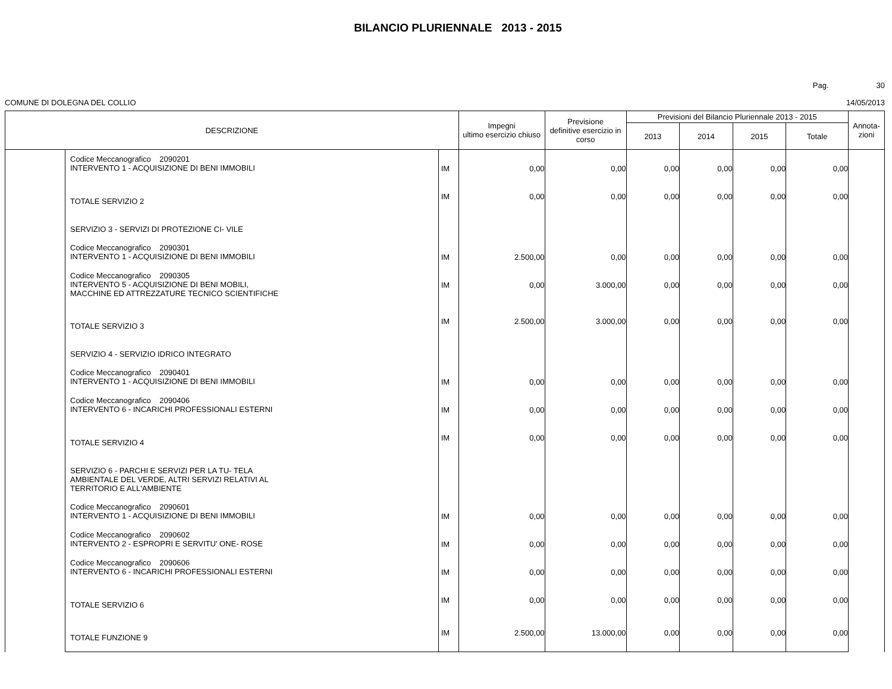BILANCIO PLURIENNALE 2013 - 2015
Pag. 30
COMUNE DI DOLEGNA DEL COLLIO 14/05/2013
| DESCRIZIONE | | | Impegni ultimo esercizio chiuso | Previsione definitive esercizio in corso | Previsioni del Bilancio Pluriennale 2013 - 2015 | | | | Annota- zioni |
| --- | --- | --- | --- | --- | --- | --- | --- | --- | --- |
| | | | | | 2013 | 2014 | 2015 | Totale | |
| | Codice Meccanografico 2090201 INTERVENTO 1 - ACQUISIZIONE DI BENI IMMOBILI | IM | 0,00 | 0,00 | 0,00 | 0,00 | 0,00 | 0,00 | |
| | TOTALE SERVIZIO 2 | IM | 0,00 | 0,00 | 0,00 | 0,00 | 0,00 | 0,00 | |
| | SERVIZIO 3 - SERVIZI DI PROTEZIONE CI- VILE | | | | | | | | |
| | Codice Meccanografico 2090301 INTERVENTO 1 - ACQUISIZIONE DI BENI IMMOBILI | IM | 2.500,00 | 0,00 | 0,00 | 0,00 | 0,00 | 0,00 | |
| | Codice Meccanografico 2090305 INTERVENTO 5 - ACQUISIZIONE DI BENI MOBILI, MACCHINE ED ATTREZZATURE TECNICO SCIENTIFICHE | IM | 0,00 | 3.000,00 | 0,00 | 0,00 | 0,00 | 0,00 | |
| | TOTALE SERVIZIO 3 | IM | 2.500,00 | 3.000,00 | 0,00 | 0,00 | 0,00 | 0,00 | |
| | SERVIZIO 4 - SERVIZIO IDRICO INTEGRATO | | | | | | | | |
| | Codice Meccanografico 2090401 INTERVENTO 1 - ACQUISIZIONE DI BENI IMMOBILI | IM | 0,00 | 0,00 | 0,00 | 0,00 | 0,00 | 0,00 | |
| | Codice Meccanografico 2090406 INTERVENTO 6 - INCARICHI PROFESSIONALI ESTERNI | IM | 0,00 | 0,00 | 0,00 | 0,00 | 0,00 | 0,00 | |
| | TOTALE SERVIZIO 4 | IM | 0,00 | 0,00 | 0,00 | 0,00 | 0,00 | 0,00 | |
| | SERVIZIO 6 - PARCHI E SERVIZI PER LA TU- TELA AMBIENTALE DEL VERDE, ALTRI SERVIZI RELATIVI AL TERRITORIO E ALL'AMBIENTE | | | | | | | | |
| | Codice Meccanografico 2090601 INTERVENTO 1 - ACQUISIZIONE DI BENI IMMOBILI | IM | 0,00 | 0,00 | 0,00 | 0,00 | 0,00 | 0,00 | |
| | Codice Meccanografico 2090602 INTERVENTO 2 - ESPROPRI E SERVITU' ONE- ROSE | IM | 0,00 | 0,00 | 0,00 | 0,00 | 0,00 | 0,00 | |
| | Codice Meccanografico 2090606 INTERVENTO 6 - INCARICHI PROFESSIONALI ESTERNI | IM | 0,00 | 0,00 | 0,00 | 0,00 | 0,00 | 0,00 | |
| | TOTALE SERVIZIO 6 | IM | 0,00 | 0,00 | 0,00 | 0,00 | 0,00 | 0,00 | |
| | TOTALE FUNZIONE 9 | IM | 2.500,00 | 13.000,00 | 0,00 | 0,00 | 0,00 | 0,00 | |